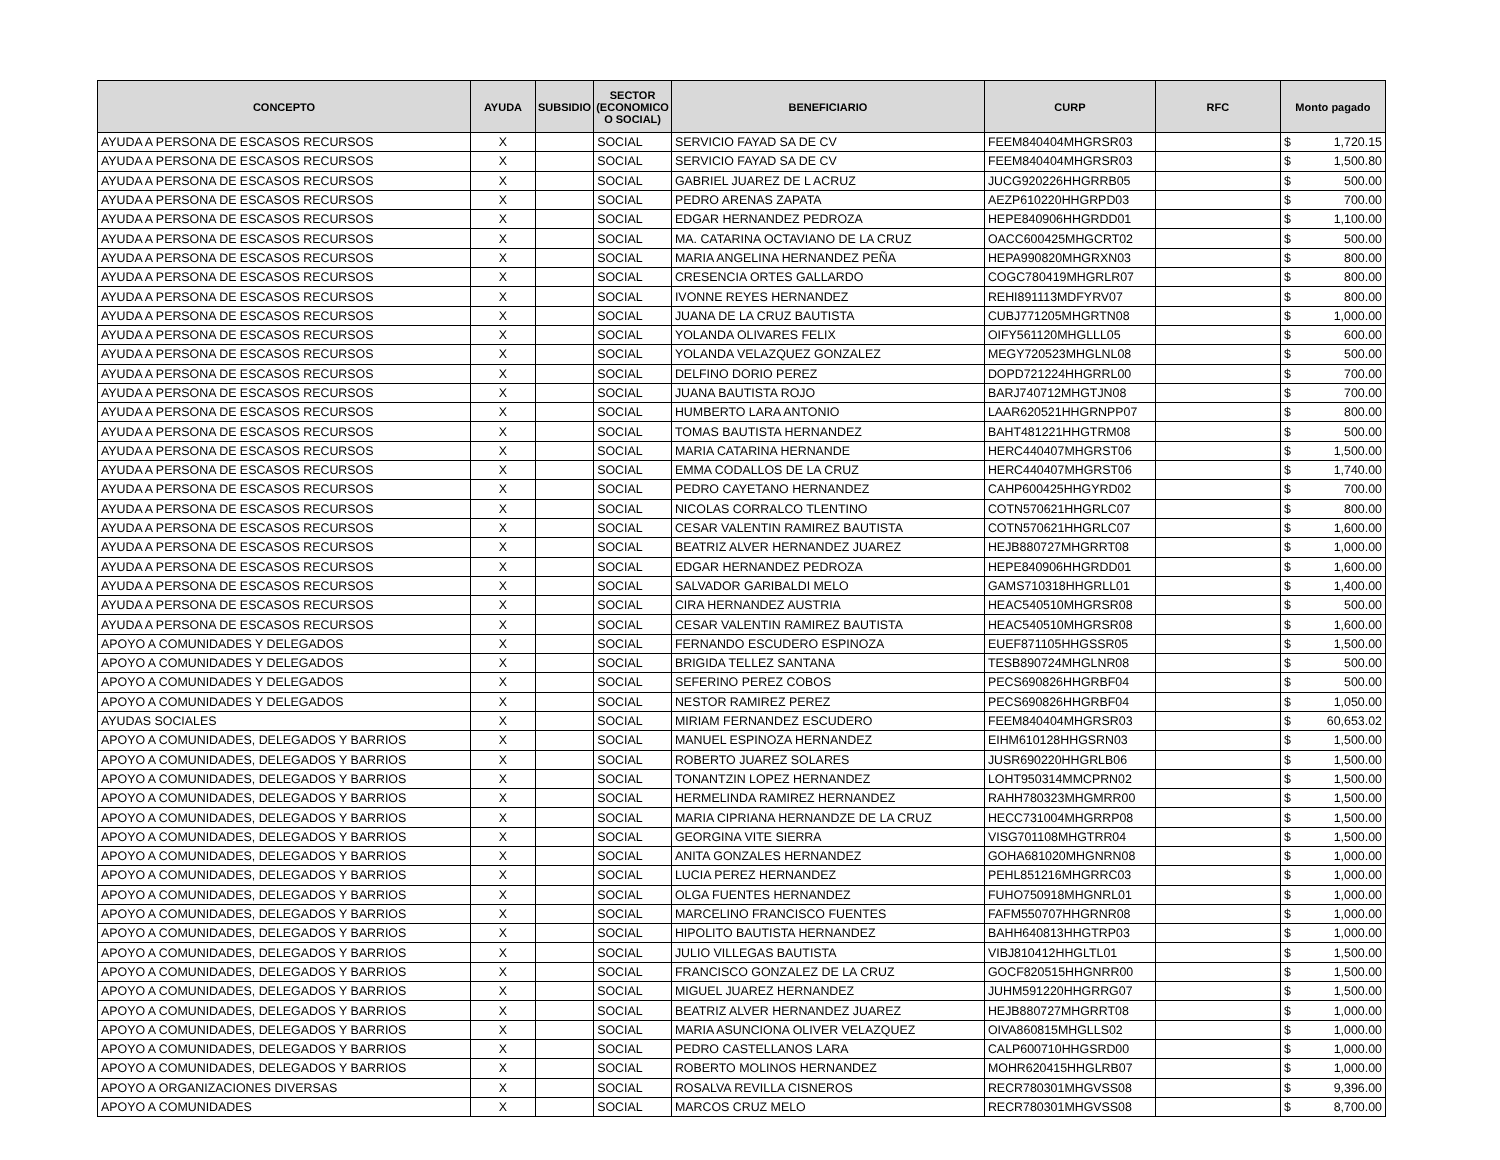| CONCEPTO | AYUDA | SUBSIDIO | SECTOR (ECONOMICO O SOCIAL) | BENEFICIARIO | CURP | RFC | Monto pagado | |
| --- | --- | --- | --- | --- | --- | --- | --- | --- |
| AYUDA A PERSONA DE ESCASOS RECURSOS | X | | SOCIAL | SERVICIO FAYAD SA DE CV | FEEM840404MHGRSR03 | | $ | 1,720.15 |
| AYUDA A PERSONA DE ESCASOS RECURSOS | X | | SOCIAL | SERVICIO FAYAD SA DE CV | FEEM840404MHGRSR03 | | $ | 1,500.80 |
| AYUDA A PERSONA DE ESCASOS RECURSOS | X | | SOCIAL | GABRIEL JUAREZ DE L ACRUZ | JUCG920226HHGRRB05 | | $ | 500.00 |
| AYUDA A PERSONA DE ESCASOS RECURSOS | X | | SOCIAL | PEDRO ARENAS ZAPATA | AEZP610220HHGRPD03 | | $ | 700.00 |
| AYUDA A PERSONA DE ESCASOS RECURSOS | X | | SOCIAL | EDGAR HERNANDEZ PEDROZA | HEPE840906HHGRDD01 | | $ | 1,100.00 |
| AYUDA A PERSONA DE ESCASOS RECURSOS | X | | SOCIAL | MA. CATARINA OCTAVIANO DE LA CRUZ | OACC600425MHGCRT02 | | $ | 500.00 |
| AYUDA A PERSONA DE ESCASOS RECURSOS | X | | SOCIAL | MARIA ANGELINA HERNANDEZ PEÑA | HEPA990820MHGRXN03 | | $ | 800.00 |
| AYUDA A PERSONA DE ESCASOS RECURSOS | X | | SOCIAL | CRESENCIA ORTES GALLARDO | COGC780419MHGRLR07 | | $ | 800.00 |
| AYUDA A PERSONA DE ESCASOS RECURSOS | X | | SOCIAL | IVONNE REYES HERNANDEZ | REHI891113MDFYRV07 | | $ | 800.00 |
| AYUDA A PERSONA DE ESCASOS RECURSOS | X | | SOCIAL | JUANA DE LA CRUZ BAUTISTA | CUBJ771205MHGRTN08 | | $ | 1,000.00 |
| AYUDA A PERSONA DE ESCASOS RECURSOS | X | | SOCIAL | YOLANDA OLIVARES FELIX | OIFY561120MHGLLL05 | | $ | 600.00 |
| AYUDA A PERSONA DE ESCASOS RECURSOS | X | | SOCIAL | YOLANDA VELAZQUEZ GONZALEZ | MEGY720523MHGLNL08 | | $ | 500.00 |
| AYUDA A PERSONA DE ESCASOS RECURSOS | X | | SOCIAL | DELFINO DORIO PEREZ | DOPD721224HHGRRL00 | | $ | 700.00 |
| AYUDA A PERSONA DE ESCASOS RECURSOS | X | | SOCIAL | JUANA BAUTISTA ROJO | BARJ740712MHGTJN08 | | $ | 700.00 |
| AYUDA A PERSONA DE ESCASOS RECURSOS | X | | SOCIAL | HUMBERTO LARA ANTONIO | LAAR620521HHGRNPP07 | | $ | 800.00 |
| AYUDA A PERSONA DE ESCASOS RECURSOS | X | | SOCIAL | TOMAS BAUTISTA HERNANDEZ | BAHT481221HHGTRM08 | | $ | 500.00 |
| AYUDA A PERSONA DE ESCASOS RECURSOS | X | | SOCIAL | MARIA CATARINA HERNANDE | HERC440407MHGRST06 | | $ | 1,500.00 |
| AYUDA A PERSONA DE ESCASOS RECURSOS | X | | SOCIAL | EMMA CODALLOS DE LA CRUZ | HERC440407MHGRST06 | | $ | 1,740.00 |
| AYUDA A PERSONA DE ESCASOS RECURSOS | X | | SOCIAL | PEDRO CAYETANO HERNANDEZ | CAHP600425HHGYRD02 | | $ | 700.00 |
| AYUDA A PERSONA DE ESCASOS RECURSOS | X | | SOCIAL | NICOLAS CORRALCO TLENTINO | COTN570621HHGRLC07 | | $ | 800.00 |
| AYUDA A PERSONA DE ESCASOS RECURSOS | X | | SOCIAL | CESAR VALENTIN RAMIREZ BAUTISTA | COTN570621HHGRLC07 | | $ | 1,600.00 |
| AYUDA A PERSONA DE ESCASOS RECURSOS | X | | SOCIAL | BEATRIZ ALVER HERNANDEZ JUAREZ | HEJB880727MHGRRT08 | | $ | 1,000.00 |
| AYUDA A PERSONA DE ESCASOS RECURSOS | X | | SOCIAL | EDGAR HERNANDEZ PEDROZA | HEPE840906HHGRDD01 | | $ | 1,600.00 |
| AYUDA A PERSONA DE ESCASOS RECURSOS | X | | SOCIAL | SALVADOR GARIBALDI MELO | GAMS710318HHGRLL01 | | $ | 1,400.00 |
| AYUDA A PERSONA DE ESCASOS RECURSOS | X | | SOCIAL | CIRA HERNANDEZ AUSTRIA | HEAC540510MHGRSR08 | | $ | 500.00 |
| AYUDA A PERSONA DE ESCASOS RECURSOS | X | | SOCIAL | CESAR VALENTIN RAMIREZ BAUTISTA | HEAC540510MHGRSR08 | | $ | 1,600.00 |
| APOYO A COMUNIDADES Y DELEGADOS | X | | SOCIAL | FERNANDO ESCUDERO ESPINOZA | EUEF871105HHGSSR05 | | $ | 1,500.00 |
| APOYO A COMUNIDADES Y DELEGADOS | X | | SOCIAL | BRIGIDA TELLEZ SANTANA | TESB890724MHGLNR08 | | $ | 500.00 |
| APOYO A COMUNIDADES Y DELEGADOS | X | | SOCIAL | SEFERINO PEREZ COBOS | PECS690826HHGRBF04 | | $ | 500.00 |
| APOYO A COMUNIDADES Y DELEGADOS | X | | SOCIAL | NESTOR RAMIREZ PEREZ | PECS690826HHGRBF04 | | $ | 1,050.00 |
| AYUDAS SOCIALES | X | | SOCIAL | MIRIAM FERNANDEZ ESCUDERO | FEEM840404MHGRSR03 | | $ | 60,653.02 |
| APOYO A COMUNIDADES, DELEGADOS Y BARRIOS | X | | SOCIAL | MANUEL ESPINOZA HERNANDEZ | EIHM610128HHGSRN03 | | $ | 1,500.00 |
| APOYO A COMUNIDADES, DELEGADOS Y BARRIOS | X | | SOCIAL | ROBERTO JUAREZ SOLARES | JUSR690220HHGRLB06 | | $ | 1,500.00 |
| APOYO A COMUNIDADES, DELEGADOS Y BARRIOS | X | | SOCIAL | TONANTZIN LOPEZ HERNANDEZ | LOHT950314MMCPRN02 | | $ | 1,500.00 |
| APOYO A COMUNIDADES, DELEGADOS Y BARRIOS | X | | SOCIAL | HERMELINDA RAMIREZ HERNANDEZ | RAHH780323MHGMRR00 | | $ | 1,500.00 |
| APOYO A COMUNIDADES, DELEGADOS Y BARRIOS | X | | SOCIAL | MARIA CIPRIANA HERNANDZE DE LA CRUZ | HECC731004MHGRRP08 | | $ | 1,500.00 |
| APOYO A COMUNIDADES, DELEGADOS Y BARRIOS | X | | SOCIAL | GEORGINA VITE SIERRA | VISG701108MHGTRR04 | | $ | 1,500.00 |
| APOYO A COMUNIDADES, DELEGADOS Y BARRIOS | X | | SOCIAL | ANITA GONZALES HERNANDEZ | GOHA681020MHGNRN08 | | $ | 1,000.00 |
| APOYO A COMUNIDADES, DELEGADOS Y BARRIOS | X | | SOCIAL | LUCIA PEREZ HERNANDEZ | PEHL851216MHGRRC03 | | $ | 1,000.00 |
| APOYO A COMUNIDADES, DELEGADOS Y BARRIOS | X | | SOCIAL | OLGA FUENTES HERNANDEZ | FUHO750918MHGNRL01 | | $ | 1,000.00 |
| APOYO A COMUNIDADES, DELEGADOS Y BARRIOS | X | | SOCIAL | MARCELINO FRANCISCO FUENTES | FAFM550707HHGRNR08 | | $ | 1,000.00 |
| APOYO A COMUNIDADES, DELEGADOS Y BARRIOS | X | | SOCIAL | HIPOLITO BAUTISTA HERNANDEZ | BAHH640813HHGTRP03 | | $ | 1,000.00 |
| APOYO A COMUNIDADES, DELEGADOS Y BARRIOS | X | | SOCIAL | JULIO VILLEGAS BAUTISTA | VIBJ810412HHGLTL01 | | $ | 1,500.00 |
| APOYO A COMUNIDADES, DELEGADOS Y BARRIOS | X | | SOCIAL | FRANCISCO GONZALEZ DE LA CRUZ | GOCF820515HHGNRR00 | | $ | 1,500.00 |
| APOYO A COMUNIDADES, DELEGADOS Y BARRIOS | X | | SOCIAL | MIGUEL JUAREZ HERNANDEZ | JUHM591220HHGRRG07 | | $ | 1,500.00 |
| APOYO A COMUNIDADES, DELEGADOS Y BARRIOS | X | | SOCIAL | BEATRIZ ALVER HERNANDEZ JUAREZ | HEJB880727MHGRRT08 | | $ | 1,000.00 |
| APOYO A COMUNIDADES, DELEGADOS Y BARRIOS | X | | SOCIAL | MARIA ASUNCIONA OLIVER VELAZQUEZ | OIVA860815MHGLLS02 | | $ | 1,000.00 |
| APOYO A COMUNIDADES, DELEGADOS Y BARRIOS | X | | SOCIAL | PEDRO CASTELLANOS LARA | CALP600710HHGSRD00 | | $ | 1,000.00 |
| APOYO A COMUNIDADES, DELEGADOS Y BARRIOS | X | | SOCIAL | ROBERTO MOLINOS HERNANDEZ | MOHR620415HHGLRB07 | | $ | 1,000.00 |
| APOYO A ORGANIZACIONES DIVERSAS | X | | SOCIAL | ROSALVA REVILLA CISNEROS | RECR780301MHGVSS08 | | $ | 9,396.00 |
| APOYO A COMUNIDADES | X | | SOCIAL | MARCOS CRUZ MELO | RECR780301MHGVSS08 | | $ | 8,700.00 |